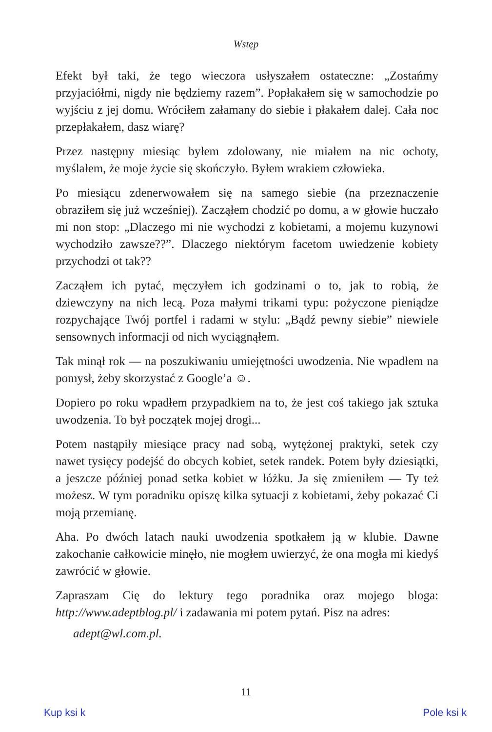Wstęp
Efekt był taki, że tego wieczora usłyszałem ostateczne: „Zostańmy przyjaciółmi, nigdy nie będziemy razem”. Popłakałem się w samochodzie po wyjściu z jej domu. Wróciłem załamany do siebie i płakałem dalej. Cała noc przepłakałem, dasz wiarę?
Przez następny miesiąc byłem zdołowany, nie miałem na nic ochoty, myślałem, że moje życie się skończyło. Byłem wrakiem człowieka.
Po miesiącu zdenerwowałem się na samego siebie (na przeznaczenie obraziłem się już wcześniej). Zacząłem chodzić po domu, a w głowie huczało mi non stop: „Dlaczego mi nie wychodzi z kobietami, a mojemu kuzynowi wychodziło zawsze??”. Dlaczego niektórym facetom uwiedzenie kobiety przychodzi ot tak??
Zacząłem ich pytać, męczyłem ich godzinami o to, jak to robią, że dziewczyny na nich lecą. Poza małymi trikami typu: pożyczone pieniądze rozpychające Twój portfel i radami w stylu: „Bądź pewny siebie” niewiele sensownych informacji od nich wyciągnąłem.
Tak minął rok — na poszukiwaniu umiejętności uwodzenia. Nie wpadłem na pomysł, żeby skorzystać z Google’a ☺.
Dopiero po roku wpadłem przypadkiem na to, że jest coś takiego jak sztuka uwodzenia. To był początek mojej drogi...
Potem nastąpiły miesiące pracy nad sobą, wytężonej praktyki, setek czy nawet tysięcy podejść do obcych kobiet, setek randek. Potem były dziesiątki, a jeszcze później ponad setka kobiet w łóżku. Ja się zmieniłem — Ty też możesz. W tym poradniku opiszę kilka sytuacji z kobietami, żeby pokazać Ci moją przemianę.
Aha. Po dwóch latach nauki uwodzenia spotkałem ją w klubie. Dawne zakochanie całkowicie minęło, nie mogłem uwierzyć, że ona mogła mi kiedyś zawrócić w głowie.
Zapraszam Cię do lektury tego poradnika oraz mojego bloga: http://www.adeptblog.pl/ i zadawania mi potem pytań. Pisz na adres:
adept@wl.com.pl.
11
Kup ksi k Pole ksi k